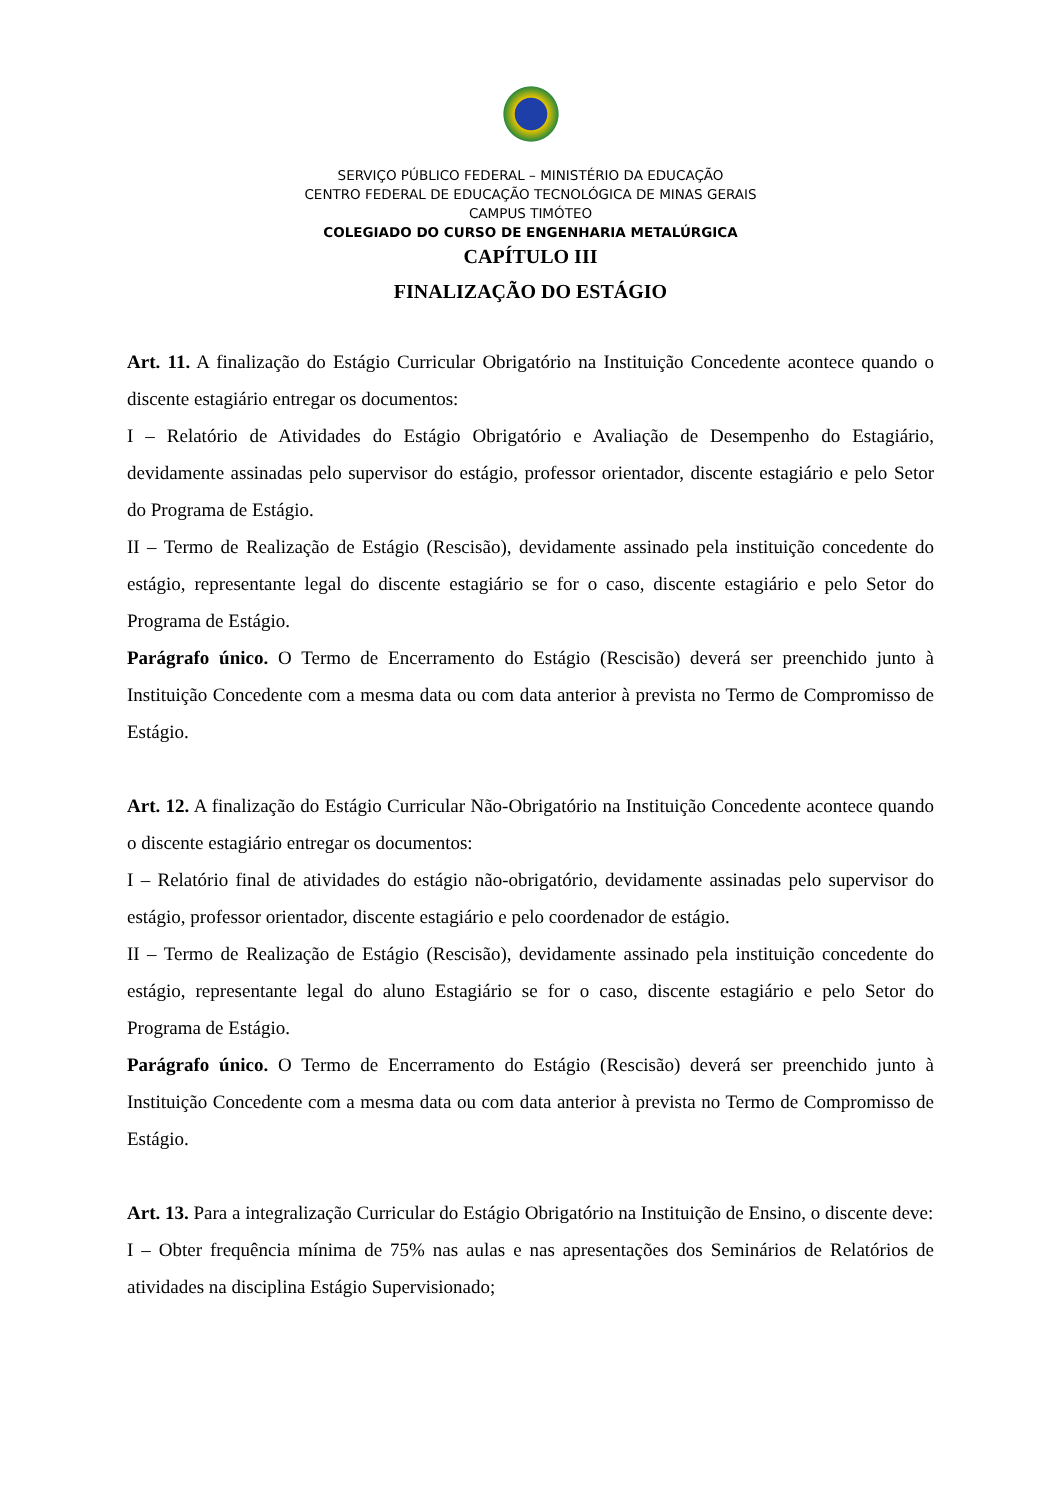SERVIÇO PÚBLICO FEDERAL – MINISTÉRIO DA EDUCAÇÃO
CENTRO FEDERAL DE EDUCAÇÃO TECNOLÓGICA DE MINAS GERAIS
CAMPUS TIMÓTEO
COLEGIADO DO CURSO DE ENGENHARIA METALÚRGICA
CAPÍTULO III
FINALIZAÇÃO DO ESTÁGIO
Art. 11. A finalização do Estágio Curricular Obrigatório na Instituição Concedente acontece quando o discente estagiário entregar os documentos:
I – Relatório de Atividades do Estágio Obrigatório e Avaliação de Desempenho do Estagiário, devidamente assinadas pelo supervisor do estágio, professor orientador, discente estagiário e pelo Setor do Programa de Estágio.
II – Termo de Realização de Estágio (Rescisão), devidamente assinado pela instituição concedente do estágio, representante legal do discente estagiário se for o caso, discente estagiário e pelo Setor do Programa de Estágio.
Parágrafo único. O Termo de Encerramento do Estágio (Rescisão) deverá ser preenchido junto à Instituição Concedente com a mesma data ou com data anterior à prevista no Termo de Compromisso de Estágio.
Art. 12. A finalização do Estágio Curricular Não-Obrigatório na Instituição Concedente acontece quando o discente estagiário entregar os documentos:
I – Relatório final de atividades do estágio não-obrigatório, devidamente assinadas pelo supervisor do estágio, professor orientador, discente estagiário e pelo coordenador de estágio.
II – Termo de Realização de Estágio (Rescisão), devidamente assinado pela instituição concedente do estágio, representante legal do aluno Estagiário se for o caso, discente estagiário e pelo Setor do Programa de Estágio.
Parágrafo único. O Termo de Encerramento do Estágio (Rescisão) deverá ser preenchido junto à Instituição Concedente com a mesma data ou com data anterior à prevista no Termo de Compromisso de Estágio.
Art. 13. Para a integralização Curricular do Estágio Obrigatório na Instituição de Ensino, o discente deve:
I – Obter frequência mínima de 75% nas aulas e nas apresentações dos Seminários de Relatórios de atividades na disciplina Estágio Supervisionado;